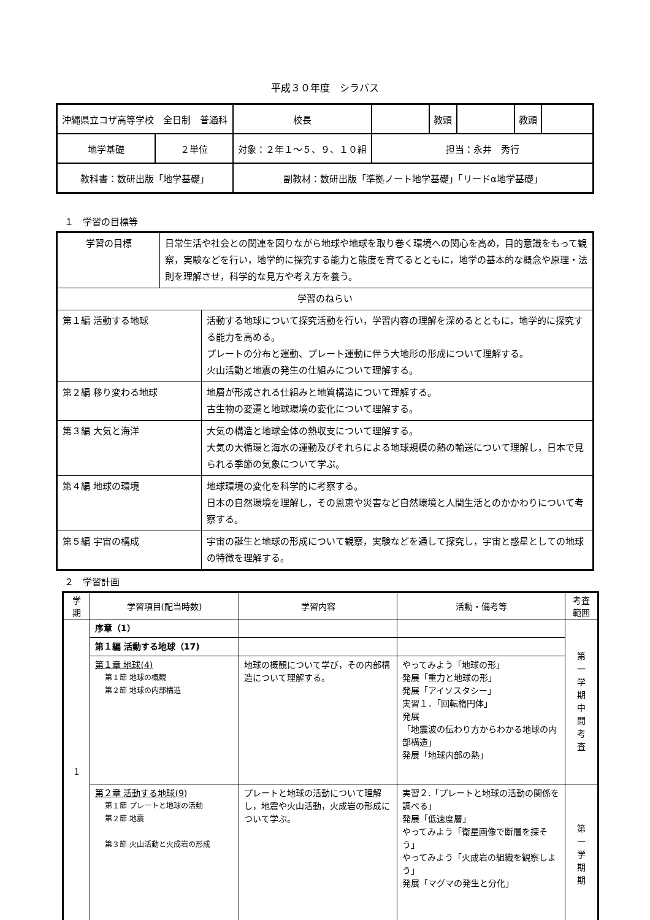平成３０年度　シラバス
| 沖縄県立コザ高等学校 全日制 普通科 | | | 校長 | | 教頭 | | 教頭 | |
| 地学基礎 | ２単位 | 対象：２年１～５、９、１０組 | | 担当：永井 秀行 | | | | |
| 教科書：数研出版「地学基礎」 | | | 副教材：数研出版「準拠ノート地学基礎」「リードα地学基礎」 | | | | | |
１　学習の目標等
| 学習の目標 | 日常生活や社会との関連を図りながら地球や地球を取り巻く環境への関心を高め，目的意識をもって観察，実験などを行い，地学的に探究する能力と態度を育てるとともに，地学の基本的な概念や原理・法則を理解させ，科学的な見方や考え方を養う。 | |
| 学習のねらい | | |
| 第１編 活動する地球 | | 活動する地球について探究活動を行い，学習内容の理解を深めるとともに，地学的に探究する能力を高める。 プレートの分布と運動、プレート運動に伴う大地形の形成について理解する。 火山活動と地震の発生の仕組みについて理解する。 |
| 第２編 移り変わる地球 | | 地層が形成される仕組みと地質構造について理解する。 古生物の変遷と地球環境の変化について理解する。 |
| 第３編 大気と海洋 | | 大気の構造と地球全体の熱収支について理解する。 大気の大循環と海水の運動及びそれらによる地球規模の熱の輸送について理解し，日本で見られる季節の気象について学ぶ。 |
| 第４編 地球の環境 | | 地球環境の変化を科学的に考察する。 日本の自然環境を理解し，その恩恵や災害など自然環境と人間生活とのかかわりについて考察する。 |
| 第５編 宇宙の構成 | | 宇宙の誕生と地球の形成について観察，実験などを通して探究し，宇宙と惑星としての地球の特徴を理解する。 |
２　学習計画
| 学 期 | 学習項目(配当時数) | 学習内容 | 活動・備考等 | 考査 範囲 |
| --- | --- | --- | --- | --- |
| 1 | 序章（1） | | | 第 一 学 期 中 間 考 査 |
| | 第１編 活動する地球（17) | | | |
| | 第１章 地球(4) 第１節 地球の概観 第２節 地球の内部構造 | 地球の概観について学び，その内部構造について理解する。 | やってみよう「地球の形」 発展「重力と地球の形」 発展「アイソスタシー」 実習１．「回転楕円体」 発展 「地震波の伝わり方からわかる地球の内部構造」 発展「地球内部の熱」 | |
| | 第２章 活動する地球(9) 第１節 プレートと地球の活動 第２節 地震 第３節 火山活動と火成岩の形成 | プレートと地球の活動について理解し，地震や火山活動，火成岩の形成について学ぶ。 | 実習２.「プレートと地球の活動の関係を調べる」 発展「低速度層」 やってみよう「衛星画像で断層を探そう」 やってみよう「火成岩の組織を観察しよう」 発展「マグマの発生と分化」 | 第 一 学 期 期 |